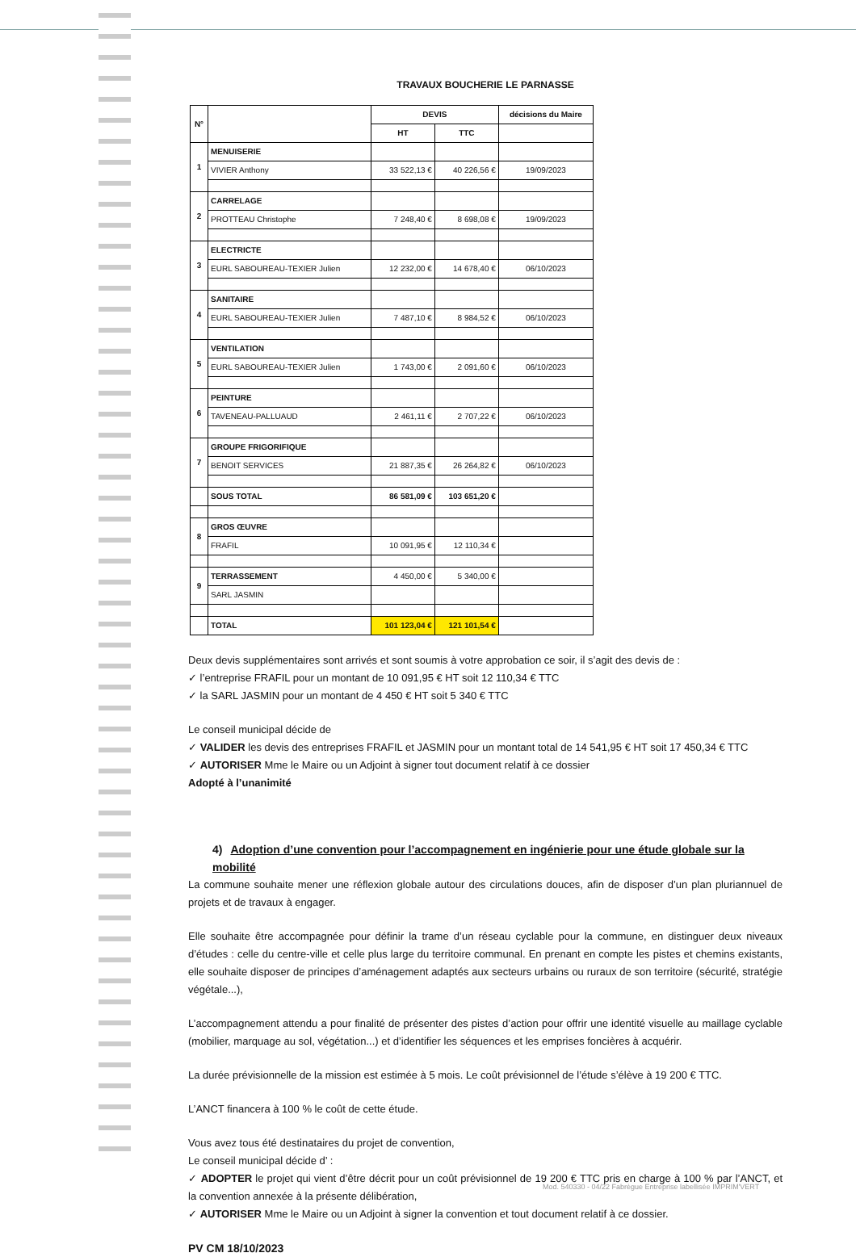TRAVAUX BOUCHERIE LE PARNASSE
| N° | | DEVIS | | décisions du Maire |
| --- | --- | --- | --- | --- |
| | | HT | TTC | |
| 1 | MENUISERIE | | | |
| | VIVIER Anthony | 33 522,13 € | 40 226,56 € | 19/09/2023 |
| 2 | CARRELAGE | | | |
| | PROTTEAU Christophe | 7 248,40 € | 8 698,08 € | 19/09/2023 |
| 3 | ELECTRICTE | | | |
| | EURL SABOUREAU-TEXIER Julien | 12 232,00 € | 14 678,40 € | 06/10/2023 |
| 4 | SANITAIRE | | | |
| | EURL SABOUREAU-TEXIER Julien | 7 487,10 € | 8 984,52 € | 06/10/2023 |
| 5 | VENTILATION | | | |
| | EURL SABOUREAU-TEXIER Julien | 1 743,00 € | 2 091,60 € | 06/10/2023 |
| 6 | PEINTURE | | | |
| | TAVENEAU-PALLUAUD | 2 461,11 € | 2 707,22 € | 06/10/2023 |
| 7 | GROUPE FRIGORIFIQUE | | | |
| | BENOIT SERVICES | 21 887,35 € | 26 264,82 € | 06/10/2023 |
| | SOUS TOTAL | 86 581,09 € | 103 651,20 € | |
| 8 | GROS ŒUVRE | | | |
| | FRAFIL | 10 091,95 € | 12 110,34 € | |
| 9 | TERRASSEMENT | 4 450,00 € | 5 340,00 € | |
| | SARL JASMIN | | | |
| | TOTAL | 101 123,04 € | 121 101,54 € | |
Deux devis supplémentaires sont arrivés et sont soumis à votre approbation ce soir, il s’agit des devis de :
✓ l’entreprise FRAFIL pour un montant de 10 091,95 € HT soit 12 110,34 € TTC
✓ la SARL JASMIN pour un montant de 4 450 € HT soit 5 340 € TTC
Le conseil municipal décide de
✓ VALIDER les devis des entreprises FRAFIL et JASMIN pour un montant total de 14 541,95 € HT soit 17 450,34 € TTC
✓ AUTORISER Mme le Maire ou un Adjoint à signer tout document relatif à ce dossier
Adopté à l’unanimité
4) Adoption d’une convention pour l’accompagnement en ingénierie pour une étude globale sur la mobilité
La commune souhaite mener une réflexion globale autour des circulations douces, afin de disposer d’un plan pluriannuel de projets et de travaux à engager.
Elle souhaite être accompagnée pour définir la trame d’un réseau cyclable pour la commune, en distinguer deux niveaux d’études : celle du centre-ville et celle plus large du territoire communal. En prenant en compte les pistes et chemins existants, elle souhaite disposer de principes d’aménagement adaptés aux secteurs urbains ou ruraux de son territoire (sécurité, stratégie végétale...),
L’accompagnement attendu a pour finalité de présenter des pistes d’action pour offrir une identité visuelle au maillage cyclable (mobilier, marquage au sol, végétation...) et d’identifier les séquences et les emprises foncières à acquérir.
La durée prévisionnelle de la mission est estimée à 5 mois. Le coût prévisionnel de l’étude s’élève à 19 200 € TTC.
L’ANCT financera à 100 % le coût de cette étude.
Vous avez tous été destinataires du projet de convention,
Le conseil municipal décide d’ :
✓ ADOPTER le projet qui vient d’être décrit pour un coût prévisionnel de 19 200 € TTC pris en charge à 100 % par l’ANCT, et la convention annexée à la présente délibération,
✓ AUTORISER Mme le Maire ou un Adjoint à signer la convention et tout document relatif à ce dossier.
PV CM 18/10/2023
Mod. 540330 - 04/22 Fabrègue Entreprise labellisée IMPRIM'VERT